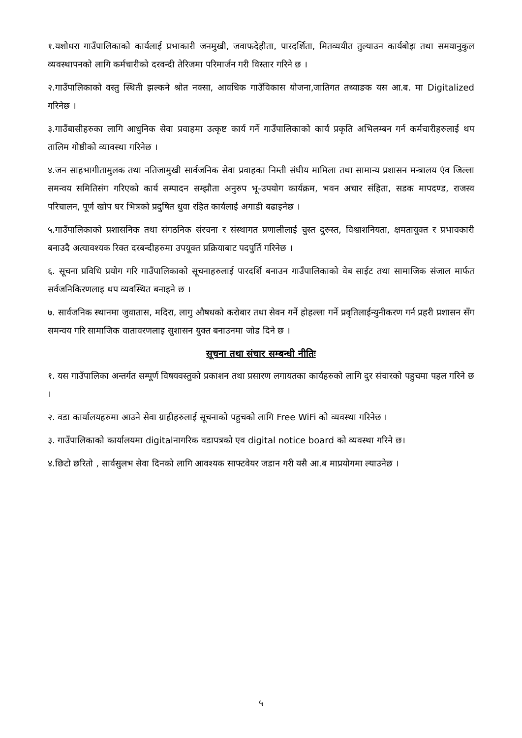१.यशोधरा गाउँपालिकाको कार्यलाई प्रभाकारी जनमुखी, जवाफदेहीता, पारदर्शिता, मितव्ययीत तुल्याउन कार्यबोझ तथा समयानुकुल व्यवस्थापनको लागि कर्मचारीको दरवन्दी तेरिजमा परिमार्जन गरी विस्तार गरिने छ ।
२.गाउँपालिकाको वस्तु स्थिती झल्कने श्रोत नक्सा, आवधिक गाउँविकास योजना,जातिगत तथ्याङक यस आ.ब. मा Digitalized गरिनेछ ।
३.गाउँबासीहरुका लागि आधुनिक सेवा प्रवाहमा उत्कृष्ट कार्य गर्ने गाउँपालिकाको कार्य प्रकृति अभिलम्बन गर्न कर्मचारीहरुलाई थप तालिम गोष्ठीको व्यावस्था गरिनेछ ।
४.जन साहभागीतामुलक तथा नतिजामुखी सार्वजनिक सेवा प्रवाहका निम्ती संघीय मामिला तथा सामान्य प्रशासन मन्त्रालय एंव जिल्ला समन्वय समितिसंग गरिएको कार्य सम्पादन सम्झौता अनुरुप भू-उपयोग कार्यक्रम, भवन अचार संहिता, सडक मापदण्ड, राजस्व परिचालन, पूर्ण खोप घर भित्रको प्रदुषित धुवा रहित कार्यलाई अगाडी बढाइनेछ ।
५.गाउँपालिकाको प्रशासनिक तथा संगठनिक संरचना र संस्थागत प्रणालीलाई चुस्त दुरुस्त, विश्वाशनियता, क्षमतायूक्त र प्रभावकारी बनाउदै अत्यावश्यक रिक्त दरबन्दीहरुमा उपयूक्त प्रक्रियाबाट पदपुर्ति गरिनेछ ।
६. सूचना प्रविधि प्रयोग गरि गाउँपालिकाको सूचनाहरुलाई पारदर्शि बनाउन गाउँपालिकाको वेब साईट तथा सामाजिक संजाल मार्फत सर्वजनिकिरणलाइ थप व्यवस्थित बनाइने छ ।
७. सार्वजनिक स्थानमा जुवातास, मदिरा, लागु औषधको करोबार तथा सेवन गर्ने होहल्ला गर्ने प्रवृतिलाईन्युनीकरण गर्न प्रहरी प्रशासन सँग समन्वय गरि सामाजिक वातावरणलाइ सुशासन युक्त बनाउनमा जोड दिने छ ।
सूचना तथा संचार सम्बन्धी नीतिः
१. यस गाउँपालिका अन्तर्गत सम्पूर्ण विषयवस्तुको प्रकाशन तथा प्रसारण लगायतका कार्यहरुको लागि दुर संचारको पहुचमा पहल गरिने छ ।
२. वडा कार्यालयहरुमा आउने सेवा ग्राहीहरुलाई सूचनाको पहुचको लागि Free WiFi को व्यवस्था गरिनेछ ।
३. गाउँपालिकाको कार्यालयमा digitalनागरिक वडापत्रको एव digital notice board को व्यवस्था गरिने छ।
४.छिटो छरितो , सार्वसुलभ सेवा दिनको लागि आवश्यक साफ्टवेयर जडान गरी यसै आ.ब माप्रयोगमा ल्याउनेछ ।
५